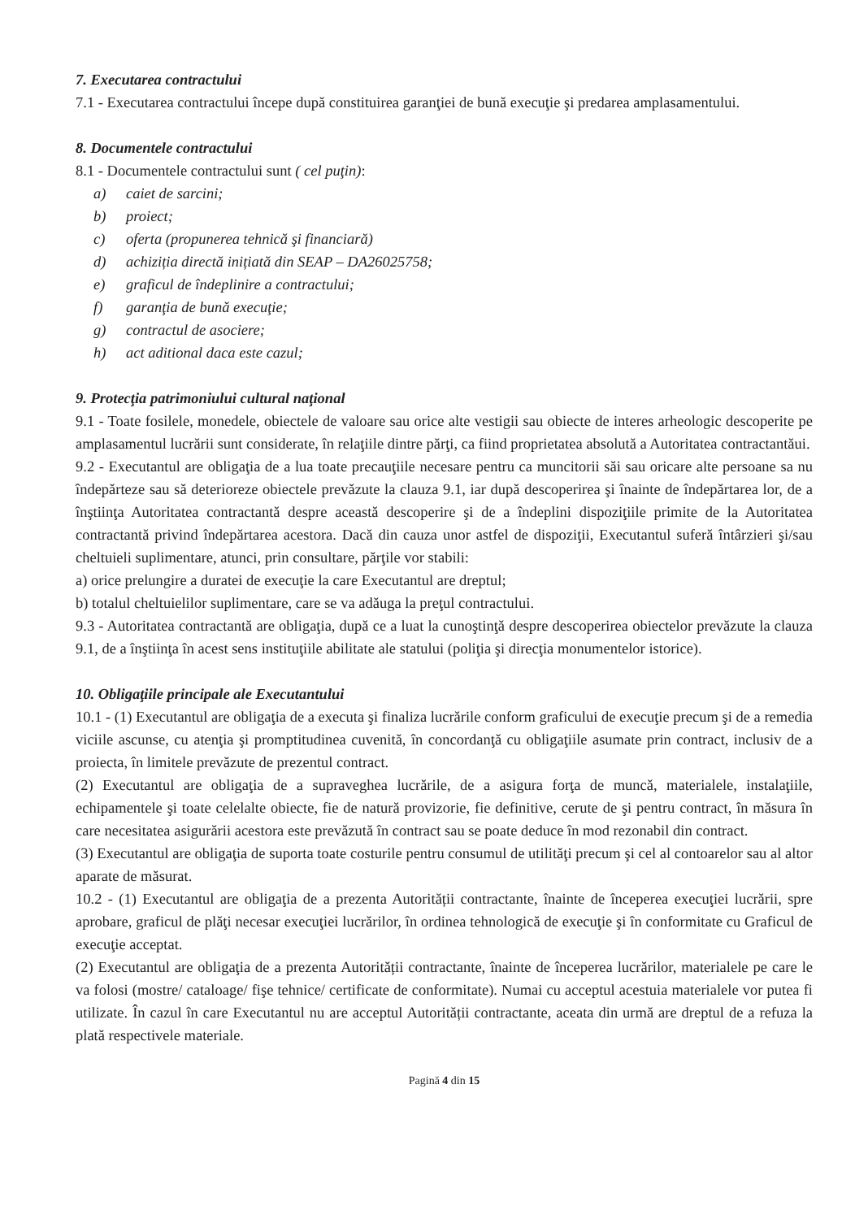7. Executarea contractului
7.1 - Executarea contractului începe după constituirea garanţiei de bună execuţie şi predarea amplasamentului.
8. Documentele contractului
8.1 - Documentele contractului sunt ( cel puţin):
a) caiet de sarcini;
b) proiect;
c) oferta (propunerea tehnică şi financiară)
d) achiziția directă inițiată din SEAP – DA26025758;
e) graficul de îndeplinire a contractului;
f) garanţia de bună execuţie;
g) contractul de asociere;
h) act aditional daca este cazul;
9. Protecţia patrimoniului cultural naţional
9.1 - Toate fosilele, monedele, obiectele de valoare sau orice alte vestigii sau obiecte de interes arheologic descoperite pe amplasamentul lucrării sunt considerate, în relaţiile dintre părţi, ca fiind proprietatea absolută a Autoritatea contractantăui.
9.2 - Executantul are obligaţia de a lua toate precauţiile necesare pentru ca muncitorii săi sau oricare alte persoane sa nu îndepărteze sau să deterioreze obiectele prevăzute la clauza 9.1, iar după descoperirea şi înainte de îndepărtarea lor, de a înştiinţa Autoritatea contractantă despre această descoperire şi de a îndeplini dispoziţiile primite de la Autoritatea contractantă privind îndepărtarea acestora. Dacă din cauza unor astfel de dispoziţii, Executantul suferă întârzieri şi/sau cheltuieli suplimentare, atunci, prin consultare, părţile vor stabili:
a) orice prelungire a duratei de execuţie la care Executantul are dreptul;
b) totalul cheltuielilor suplimentare, care se va adăuga la preţul contractului.
9.3 - Autoritatea contractantă are obligaţia, după ce a luat la cunoştinţă despre descoperirea obiectelor prevăzute la clauza 9.1, de a înştiinţa în acest sens instituţiile abilitate ale statului (poliţia şi direcţia monumentelor istorice).
10. Obligaţiile principale ale Executantului
10.1 - (1) Executantul are obligaţia de a executa şi finaliza lucrările conform graficului de execuţie precum şi de a remedia viciile ascunse, cu atenţia şi promptitudinea cuvenită, în concordanţă cu obligaţiile asumate prin contract, inclusiv de a proiecta, în limitele prevăzute de prezentul contract.
(2) Executantul are obligaţia de a supraveghea lucrările, de a asigura forţa de muncă, materialele, instalaţiile, echipamentele şi toate celelalte obiecte, fie de natură provizorie, fie definitive, cerute de şi pentru contract, în măsura în care necesitatea asigurării acestora este prevăzută în contract sau se poate deduce în mod rezonabil din contract.
(3) Executantul are obligaţia de suporta toate costurile pentru consumul de utilităţi precum şi cel al contoarelor sau al altor aparate de măsurat.
10.2 - (1) Executantul are obligaţia de a prezenta Autorității contractante, înainte de începerea execuţiei lucrării, spre aprobare, graficul de plăţi necesar execuţiei lucrărilor, în ordinea tehnologică de execuţie şi în conformitate cu Graficul de execuţie acceptat.
(2) Executantul are obligaţia de a prezenta Autorității contractante, înainte de începerea lucrărilor, materialele pe care le va folosi (mostre/ cataloage/ fişe tehnice/ certificate de conformitate). Numai cu acceptul acestuia materialele vor putea fi utilizate. În cazul în care Executantul nu are acceptul Autorității contractante, aceata din urmă are dreptul de a refuza la plată respectivele materiale.
Pagină 4 din 15